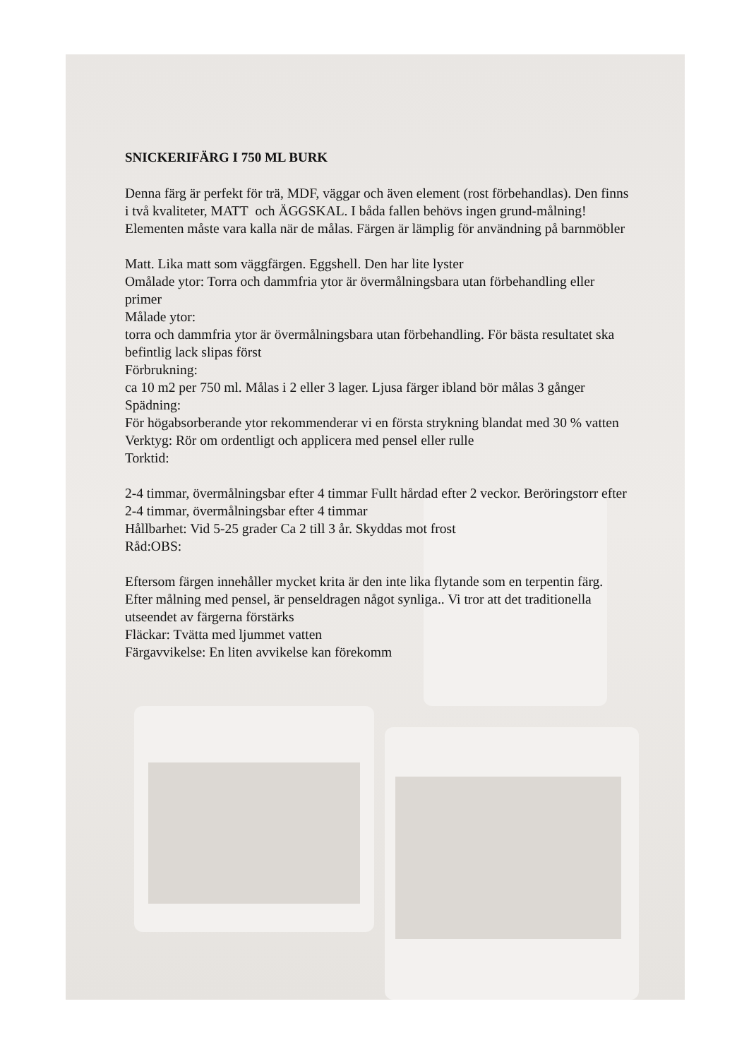SNICKERIFÄRG I 750 ML BURK
Denna färg är perfekt för trä, MDF, väggar och även element (rost förbehandlas). Den finns i två kvaliteter, MATT och ÄGGSKAL. I båda fallen behövs ingen grund-målning! Elementen måste vara kalla när de målas. Färgen är lämplig för användning på barnmöbler
Matt. Lika matt som väggfärgen. Eggshell. Den har lite lyster
Omålade ytor: Torra och dammfria ytor är övermålningsbara utan förbehandling eller primer
Målade ytor:
torra och dammfria ytor är övermålningsbara utan förbehandling. För bästa resultatet ska befintlig lack slipas först
Förbrukning:
ca 10 m2 per 750 ml. Målas i 2 eller 3 lager. Ljusa färger ibland bör målas 3 gånger
Spädning:
För högabsorberande ytor rekommenderar vi en första strykning blandat med 30 % vatten
Verktyg: Rör om ordentligt och applicera med pensel eller rulle
Torktid:
2-4 timmar, övermålningsbar efter 4 timmar Fullt hårdad efter 2 veckor. Beröringstorr efter 2-4 timmar, övermålningsbar efter 4 timmar
Hållbarhet: Vid 5-25 grader Ca 2 till 3 år. Skyddas mot frost
Råd:OBS:
Eftersom färgen innehåller mycket krita är den inte lika flytande som en terpentin färg. Efter målning med pensel, är penseldragen något synliga.. Vi tror att det traditionella utseendet av färgerna förstärks
Fläckar: Tvätta med ljummet vatten
Färgavvikelse: En liten avvikelse kan förekomm